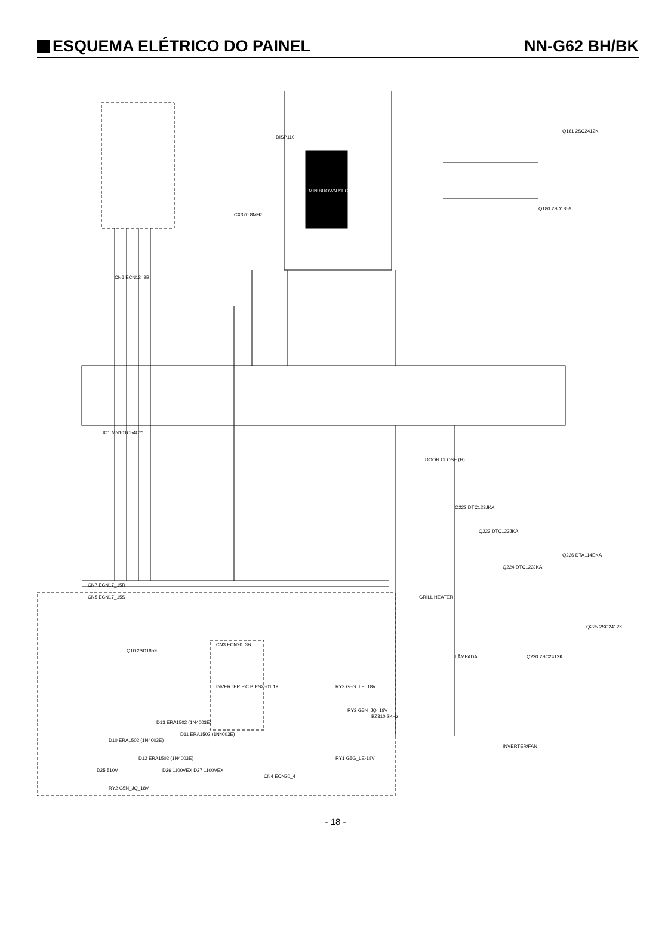ESQUEMA ELÉTRICO DO PAINEL
NN-G62 BH/BK
DISP110
MIN BROWN SEC
IC1 MN101C54C**
CN6 ECN12_9B
CX320 8MHz
CN7 ECN17_15R
CN5 ECN17_15S
CN3 ECN20_3B
INVERTER P.C.B PS2501 1K
CN4 ECN20_4
GRILL HEATER
LÂMPADA
INVERTER/FAN
Q180 2SD1859
Q181 2SC2412K
Q220 2SC2412K
Q225 2SC2412K
Q226 DTA114EKA
Q222 DTC123JKA
Q223 DTC123JKA
Q224 DTC123JKA
Q10 2SD1859
D10 ERA1502 (1N4003E)
D13 ERA1502 (1N4003E)
D11 ERA1502 (1N4003E)
D12 ERA1502 (1N4003E)
D25 510V
D26 1100VEX D27 1100VEX
RY2 G5N_JQ_18V
BZ310 2KHz
RY3 G5G_LE_18V
RY2 G5N_JQ_18V
RY1 G5G_LE-18V
DOOR CLOSE (H)
- 18 -